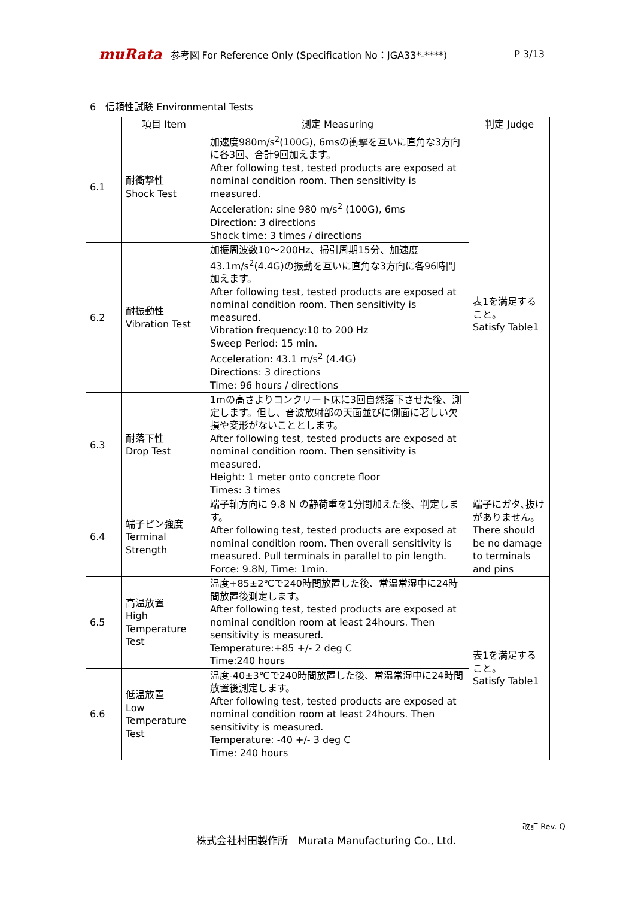muRata 参考図 For Reference Only (Specification No：JGA33*-****) P 3/13
6　信頼性試験 Environmental Tests
| | 項目 Item | 測定 Measuring | 判定 Judge |
| --- | --- | --- | --- |
| 6.1 | 耐衝撃性 Shock Test | 加速度980m/s<sup>2</sup>(100G), 6msの衝撃を互いに直角な3方向に各3回、合計9回加えます。 After following test, tested products are exposed at nominal condition room. Then sensitivity is measured. Acceleration: sine 980 m/s<sup>2</sup> (100G), 6ms Direction: 3 directions Shock time: 3 times / directions | 表1を満足すること。 Satisfy Table1 |
| 6.2 | 耐振動性 Vibration Test | 加振周波数10～200Hz、掃引周期15分、加速度43.1m/s<sup>2</sup>(4.4G)の振動を互いに直角な3方向に各96時間加えます。 After following test, tested products are exposed at nominal condition room. Then sensitivity is measured. Vibration frequency:10 to 200 Hz Sweep Period: 15 min. Acceleration: 43.1 m/s<sup>2</sup> (4.4G) Directions: 3 directions Time: 96 hours / directions | |
| 6.3 | 耐落下性 Drop Test | 1mの高さよりコンクリート床に3回自然落下させた後、測定します。但し、音波放射部の天面並びに側面に著しい欠損や変形がないこととします。 After following test, tested products are exposed at nominal condition room. Then sensitivity is measured. Height: 1 meter onto concrete floor Times: 3 times | |
| 6.4 | 端子ピン強度 Terminal Strength | 端子軸方向に 9.8 N の静荷重を1分間加えた後、判定します。 After following test, tested products are exposed at nominal condition room. Then overall sensitivity is measured. Pull terminals in parallel to pin length. Force: 9.8N, Time: 1min. | 端子にガタ､抜けがありません。 There should be no damage to terminals and pins |
| 6.5 | 高温放置 High Temperature Test | 温度+85±2℃で240時間放置した後、常温常湿中に24時間放置後測定します。 After following test, tested products are exposed at nominal condition room at least 24hours. Then sensitivity is measured. Temperature:+85 +/- 2 deg C Time:240 hours | 表1を満足すること。 Satisfy Table1 |
| 6.6 | 低温放置 Low Temperature Test | 温度-40±3℃で240時間放置した後、常温常湿中に24時間放置後測定します。 After following test, tested products are exposed at nominal condition room at least 24hours. Then sensitivity is measured. Temperature: -40 +/- 3 deg C Time: 240 hours | |
改訂 Rev. Q
株式会社村田製作所　Murata Manufacturing Co., Ltd.